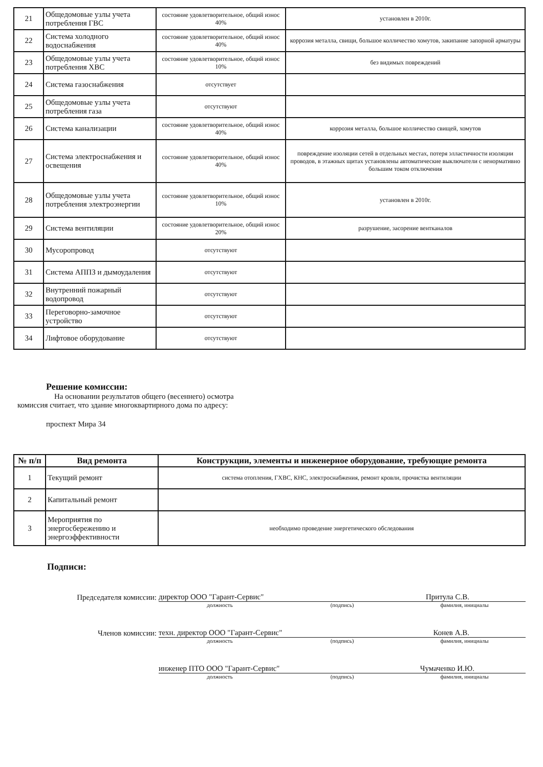| 21 | Общедомовые узлы учета потребления ГВС | состояние удовлетворительное, общий износ 40% | установлен в 2010г. |
| 22 | Система холодного водоснабжения | состояние удовлетворительное, общий износ 40% | коррозия металла, свищи, большое колличество хомутов, закипание запорной арматуры |
| 23 | Общедомовые узлы учета потребления ХВС | состояние удовлетворительное, общий износ 10% | без видимых повреждений |
| 24 | Система газоснабжения | отсутствует | |
| 25 | Общедомовые узлы учета потребления газа | отсутствуют | |
| 26 | Система канализации | состояние удовлетворительное, общий износ 40% | коррозия металла, большое колличество свищей, хомутов |
| 27 | Система электроснабжения и освещения | состояние удовлетворительное, общий износ 40% | повреждение изоляции сетей в отдельных местах, потеря элластичности изоляции проводов, в этажных щитах установлены автоматические выключатели с ненормативно большим током отключения |
| 28 | Общедомовые узлы учета потребления электроэнергии | состояние удовлетворительное, общий износ 10% | установлен в 2010г. |
| 29 | Система вентиляции | состояние удовлетворительное, общий износ 20% | разрушение, засорение вентканалов |
| 30 | Мусоропровод | отсутствуют | |
| 31 | Система АППЗ и дымоудаления | отсутствуют | |
| 32 | Внутренний пожарный водопровод | отсутствуют | |
| 33 | Переговорно-замочное устройство | отсутствуют | |
| 34 | Лифтовое оборудование | отсутствуют | |
Решение комиссии:
На основании результатов общего (весеннего) осмотра
комиссия считает, что здание многоквартирного дома по адресу:
проспект Мира 34
| № п/п | Вид ремонта | Конструкции, элементы и инженерное оборудование, требующие ремонта |
| --- | --- | --- |
| 1 | Текущий ремонт | система отопления, ГХВС, КНС, электроснабжения, ремонт кровли, прочистка вентиляции |
| 2 | Капитальный ремонт | |
| 3 | Мероприятия по энергосбережению и энергоэффективности | необходимо проведение энергетического обследования |
Подписи:
Председателя комиссии:
директор ООО "Гарант-Сервис" Притула С.В.
должность (подпись) фамилия, инициалы
Членов комиссии:
техн. директор ООО "Гарант-Сервис" Конев А.В.
должность (подпись) фамилия, инициалы
инженер ПТО ООО "Гарант-Сервис" Чумаченко И.Ю.
должность (подпись) фамилия, инициалы